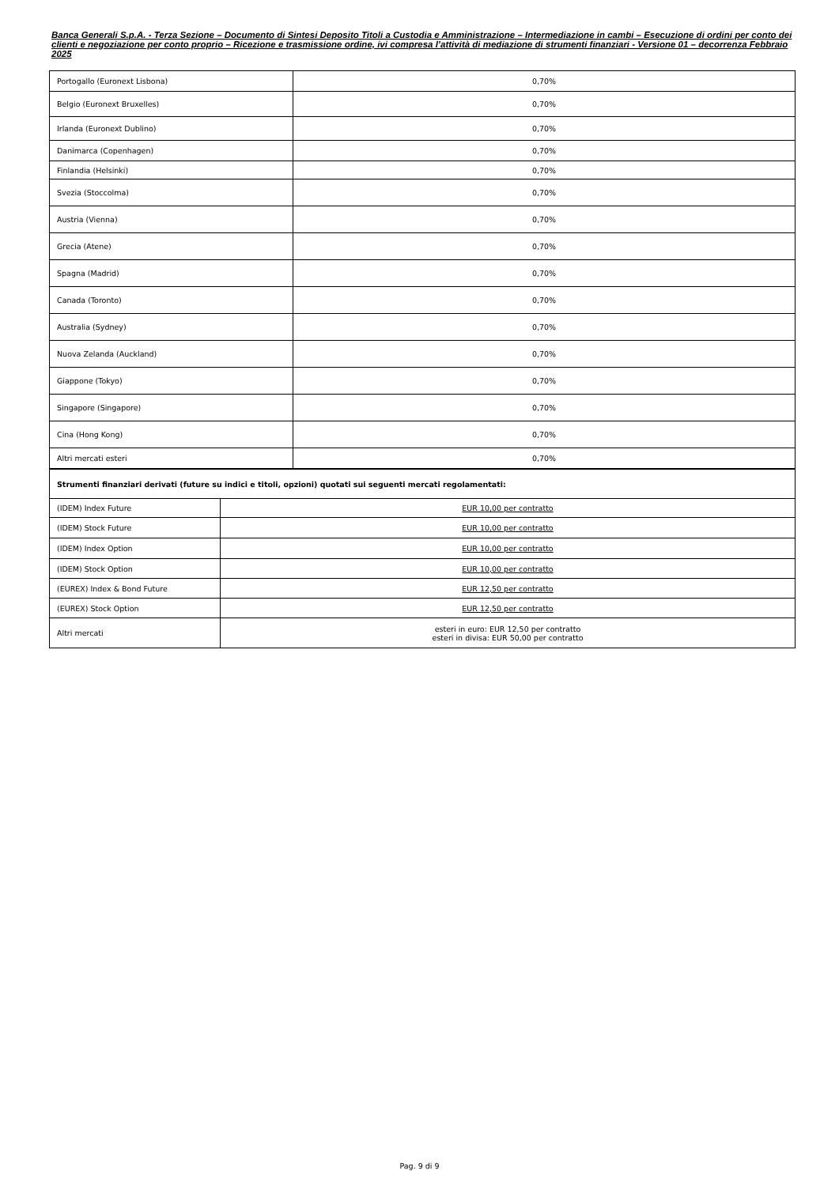Banca Generali S.p.A. - Terza Sezione – Documento di Sintesi Deposito Titoli a Custodia e Amministrazione – Intermediazione in cambi – Esecuzione di ordini per conto dei clienti e negoziazione per conto proprio – Ricezione e trasmissione ordine, ivi compresa l’attività di mediazione di strumenti finanziari - Versione 01 – decorrenza Febbraio 2025
| Portogallo (Euronext Lisbona) | 0,70% |
| Belgio (Euronext Bruxelles) | 0,70% |
| Irlanda (Euronext Dublino) | 0,70% |
| Danimarca (Copenhagen) | 0,70% |
| Finlandia (Helsinki) | 0,70% |
| Svezia (Stoccolma) | 0,70% |
| Austria (Vienna) | 0,70% |
| Grecia (Atene) | 0,70% |
| Spagna (Madrid) | 0,70% |
| Canada (Toronto) | 0,70% |
| Australia (Sydney) | 0,70% |
| Nuova Zelanda (Auckland) | 0,70% |
| Giappone (Tokyo) | 0,70% |
| Singapore (Singapore) | 0,70% |
| Cina (Hong Kong) | 0,70% |
| Altri mercati esteri | 0,70% |
| Strumenti finanziari derivati (future su indici e titoli, opzioni) quotati sui seguenti mercati regolamentati: | |
| (IDEM) Index Future | EUR 10,00 per contratto |
| (IDEM) Stock Future | EUR 10,00 per contratto |
| (IDEM) Index Option | EUR 10,00 per contratto |
| (IDEM) Stock Option | EUR 10,00 per contratto |
| (EUREX) Index & Bond Future | EUR 12,50 per contratto |
| (EUREX) Stock Option | EUR 12,50 per contratto |
| Altri mercati | esteri in euro: EUR 12,50 per contratto esteri in divisa: EUR 50,00 per contratto |
Pag. 9 di 9